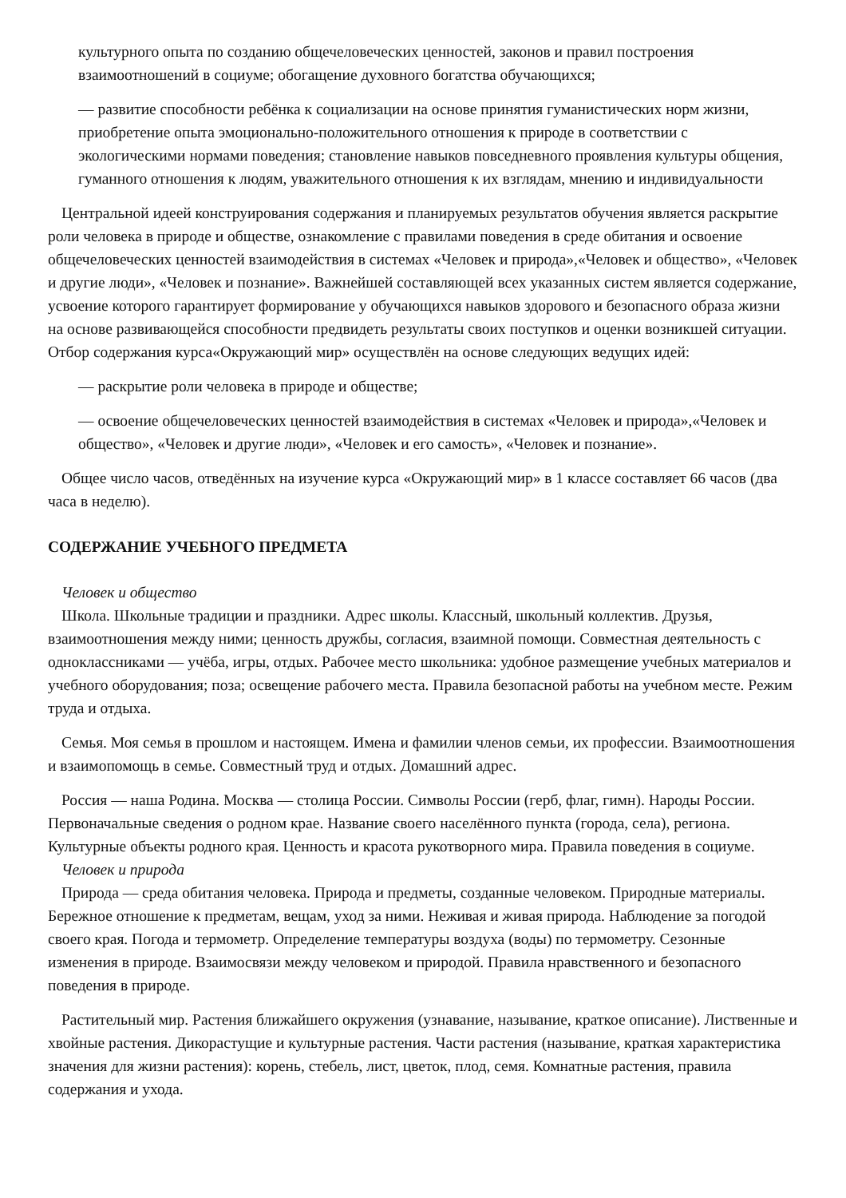культурного опыта по созданию общечеловеческих ценностей, законов и правил построения взаимоотношений в социуме; обогащение духовного богатства обучающихся;
— развитие способности ребёнка к социализации на основе принятия гуманистических норм жизни, приобретение опыта эмоционально-положительного отношения к природе в соответствии с экологическими нормами поведения; становление навыков повседневного проявления культуры общения, гуманного отношения к людям, уважительного отношения к их взглядам, мнению и индивидуальности
Центральной идеей конструирования содержания и планируемых результатов обучения является раскрытие роли человека в природе и обществе, ознакомление с правилами поведения в среде обитания и освоение общечеловеческих ценностей взаимодействия в системах «Человек и природа»,«Человек и общество», «Человек и другие люди», «Человек и познание». Важнейшей составляющей всех указанных систем является содержание, усвоение которого гарантирует формирование у обучающихся навыков здорового и безопасного образа жизни на основе развивающейся способности предвидеть результаты своих поступков и оценки возникшей ситуации. Отбор содержания курса«Окружающий мир» осуществлён на основе следующих ведущих идей:
— раскрытие роли человека в природе и обществе;
— освоение общечеловеческих ценностей взаимодействия в системах «Человек и природа»,«Человек и общество», «Человек и другие люди», «Человек и его самость», «Человек и познание».
Общее число часов, отведённых на изучение курса «Окружающий мир» в 1 классе составляет 66 часов (два часа в неделю).
СОДЕРЖАНИЕ УЧЕБНОГО ПРЕДМЕТА
Человек и общество
Школа. Школьные традиции и праздники. Адрес школы. Классный, школьный коллектив. Друзья, взаимоотношения между ними; ценность дружбы, согласия, взаимной помощи. Совместная деятельность с одноклассниками — учёба, игры, отдых. Рабочее место школьника: удобное размещение учебных материалов и учебного оборудования; поза; освещение рабочего места. Правила безопасной работы на учебном месте. Режим труда и отдыха.
Семья. Моя семья в прошлом и настоящем. Имена и фамилии членов семьи, их профессии. Взаимоотношения и взаимопомощь в семье. Совместный труд и отдых. Домашний адрес.
Россия — наша Родина. Москва — столица России. Символы России (герб, флаг, гимн). Народы России. Первоначальные сведения о родном крае. Название своего населённого пункта (города, села), региона. Культурные объекты родного края. Ценность и красота рукотворного мира. Правила поведения в социуме.
Человек и природа
Природа — среда обитания человека. Природа и предметы, созданные человеком. Природные материалы. Бережное отношение к предметам, вещам, уход за ними. Неживая и живая природа. Наблюдение за погодой своего края. Погода и термометр. Определение температуры воздуха (воды) по термометру. Сезонные изменения в природе. Взаимосвязи между человеком и природой. Правила нравственного и безопасного поведения в природе.
Растительный мир. Растения ближайшего окружения (узнавание, называние, краткое описание). Лиственные и хвойные растения. Дикорастущие и культурные растения. Части растения (называние, краткая характеристика значения для жизни растения): корень, стебель, лист, цветок, плод, семя. Комнатные растения, правила содержания и ухода.